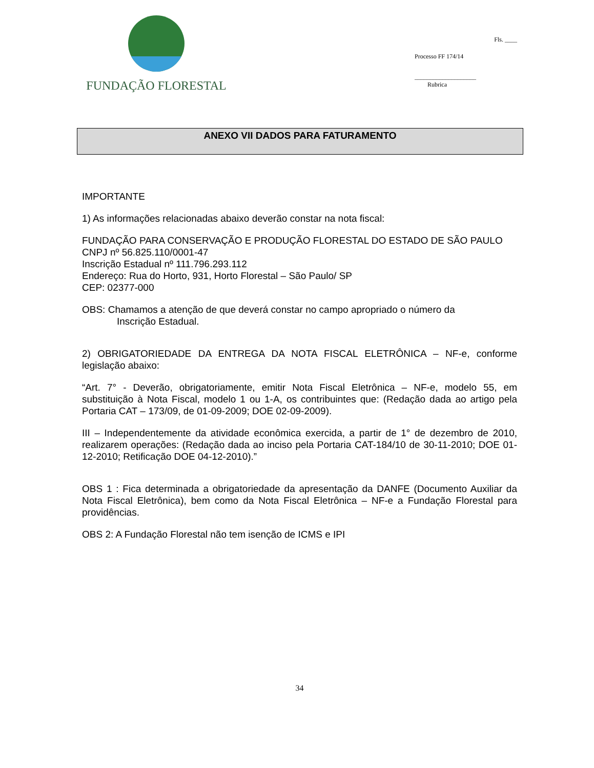FUNDAÇÃO FLORESTAL
Fls. ____
Processo FF 174/14
____________________
Rubrica
ANEXO VII DADOS PARA FATURAMENTO
IMPORTANTE
1) As informações relacionadas abaixo deverão constar na nota fiscal:
FUNDAÇÃO PARA CONSERVAÇÃO E PRODUÇÃO FLORESTAL DO ESTADO DE SÃO PAULO
CNPJ nº 56.825.110/0001-47
Inscrição Estadual nº 111.796.293.112
Endereço: Rua do Horto, 931, Horto Florestal – São Paulo/ SP
CEP: 02377-000
OBS: Chamamos a atenção de que deverá constar no campo apropriado o número da
Inscrição Estadual.
2) OBRIGATORIEDADE DA ENTREGA DA NOTA FISCAL ELETRÔNICA – NF-e, conforme legislação abaixo:
“Art. 7° - Deverão, obrigatoriamente, emitir Nota Fiscal Eletrônica – NF-e, modelo 55, em substituição à Nota Fiscal, modelo 1 ou 1-A, os contribuintes que: (Redação dada ao artigo pela Portaria CAT – 173/09, de 01-09-2009; DOE 02-09-2009).
III – Independentemente da atividade econômica exercida, a partir de 1° de dezembro de 2010, realizarem operações: (Redação dada ao inciso pela Portaria CAT-184/10 de 30-11-2010; DOE 01-12-2010; Retificação DOE 04-12-2010).”
OBS 1 : Fica determinada a obrigatoriedade da apresentação da DANFE (Documento Auxiliar da Nota Fiscal Eletrônica), bem como da Nota Fiscal Eletrônica – NF-e a Fundação Florestal para providências.
OBS 2: A Fundação Florestal não tem isenção de ICMS e IPI
34